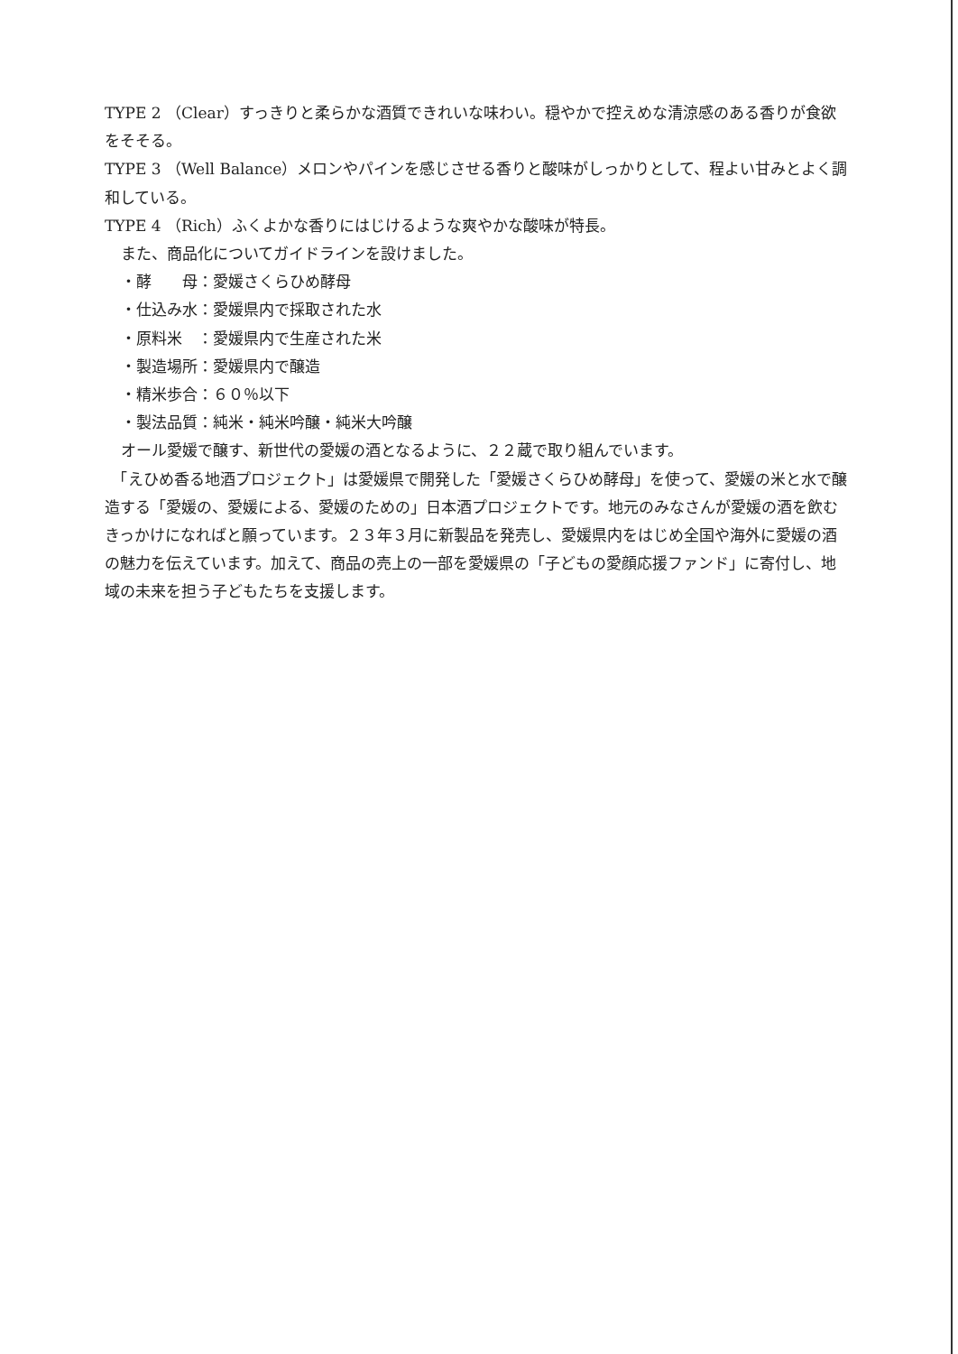TYPE 2 （Clear）すっきりと柔らかな酒質できれいな味わい。穏やかで控えめな清涼感のある香りが食欲をそそる。
TYPE 3 （Well Balance）メロンやパインを感じさせる香りと酸味がしっかりとして、程よい甘みとよく調和している。
TYPE 4 （Rich）ふくよかな香りにはじけるような爽やかな酸味が特長。
また、商品化についてガイドラインを設けました。
・酵　　母：愛媛さくらひめ酵母
・仕込み水：愛媛県内で採取された水
・原料米　：愛媛県内で生産された米
・製造場所：愛媛県内で醸造
・精米歩合：６０％以下
・製法品質：純米・純米吟醸・純米大吟醸
オール愛媛で醸す、新世代の愛媛の酒となるように、２２蔵で取り組んでいます。
　「えひめ香る地酒プロジェクト」は愛媛県で開発した「愛媛さくらひめ酵母」を使って、愛媛の米と水で醸造する「愛媛の、愛媛による、愛媛のための」日本酒プロジェクトです。地元のみなさんが愛媛の酒を飲むきっかけになればと願っています。２３年３月に新製品を発売し、愛媛県内をはじめ全国や海外に愛媛の酒の魅力を伝えています。加えて、商品の売上の一部を愛媛県の「子どもの愛顔応援ファンド」に寄付し、地域の未来を担う子どもたちを支援します。